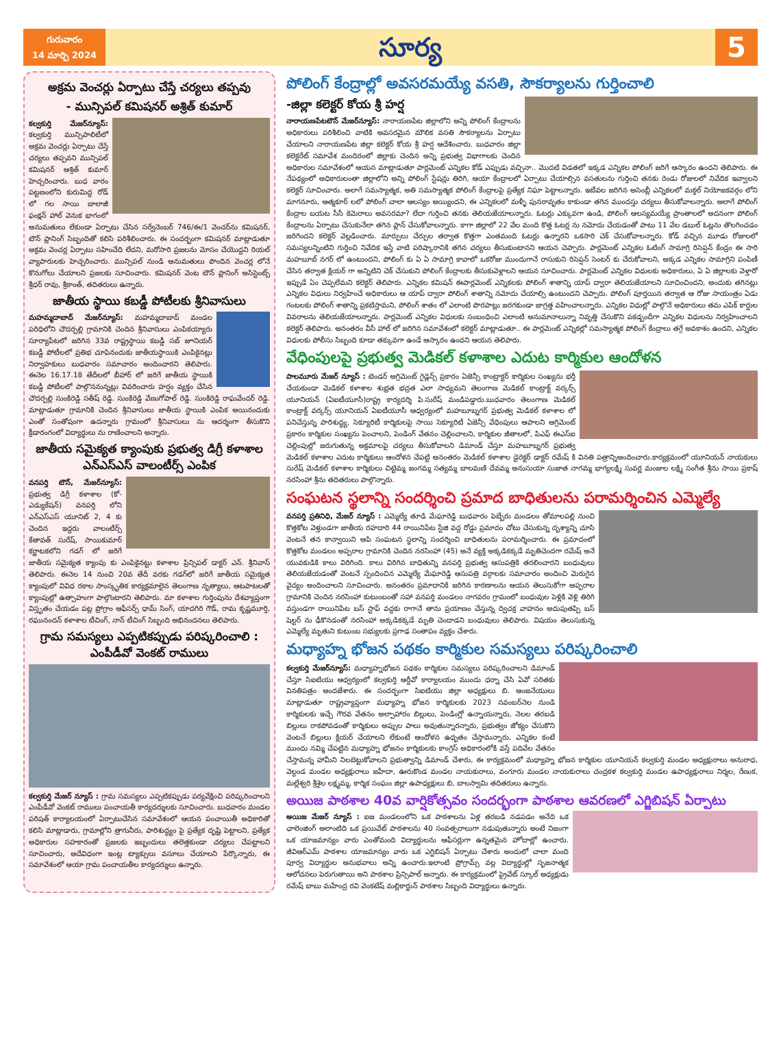గురువారం
14 మార్చి 2024
సూర్య 5
అక్రమ వెంచర్లు ఏర్పాటు చేస్తే చర్యలు తప్పవు
- మున్సిపల్ కమిషనర్ అశ్రిత్ కుమార్
కల్వకుర్తి మేజర్‌న్యూస్: కల్వకుర్తి మున్సిపాలిటీలో అక్రమ వెంచర్లు ఏర్పాటు చేస్తే చర్యలు తప్పవని మున్సిపల్ కమిషనర్ ఆశ్రిత్ కుమార్ హెచ్చరించారు. బుధ వారం పట్టణంలోని కురుమిద్ద రోడ్ లో గల సాయి బాలాజీ ఫంక్షన్ హాల్ వెనుక భాగంలో అనుమతులు లేకుండా ఏర్పాటు చేసిన సర్వేనెంబర్ 746/ఈ/1 వెంచర్‌ను కమిషనర్, టౌన్ ప్లానింగ్ సిబ్బందితో కలిసి పరిశీలించారు. ఈ సందర్భంగా కమిషనర్ మాట్లాడుతూ అక్రమ వెంచర్ల ఏర్పాటు సహించేది లేదని, మరోసారి ప్రజలను మోసం చేయొద్దని రియల్ వ్యాపారులకు హెచ్చరించారు. మున్సిపల్ నుండి అనుమతులు పొందిన వెంచర్ల లోనే కొనుగోలు చేయాలని ప్రజలకు సూచించారు. కమిషనర్ వెంట టౌన్ ప్లానింగ్ అసిస్టెంట్స్ శ్రీధర్ రావు, శ్రీకాంత్, తదితరులు ఉన్నారు.
జాతీయ స్థాయి కబడ్డీ పోటీలకు శ్రీనివాసులు
మహమ్మదాబాద్ మేజర్‌న్యూస్: మహమ్మదాబాద్ మండల పరిధిలోని చౌదర్పల్లి గ్రామానికి చెందిన శ్రీనివాసులు ఎంపికయ్యారు సూర్యాపేటలో జరిగిన 33వ రాష్ట్రస్థాయి కబడ్డీ సబ్ జూనియర్ కబడ్డీ పోటీలలో ప్రతిభ చూపినందుకు జాతీయస్థాయికి ఎంపికైనట్లు నిర్వాహకులు బుధవారం సమాచారం అందించారని తెలిపారు. ఈనెల 16.17.18 తేదీలలో బీహార్ లో జరిగే జాతీయ స్థాయికి కబడ్డీ పోటీలలో పాల్గొననున్నట్లు వివరించారు హర్షం వ్యక్తం చేసిన చౌదర్పల్లి సుంకిరెడ్డి సతీష్ రెడ్డి. సుంకిరెడ్డి వేణుగోపాల్ రెడ్డి. సుంకిరెడ్డి రాఘవేందర్ రెడ్డి. మాట్లాడుతూ గ్రామానికి చెందిన శ్రీనివాసులు జాతీయ స్థాయికి ఎంపిక అయినందుకు ఎంతో సంతోషంగా ఉదన్నారు గ్రామంలో శ్రీనివాసులు ను ఆదర్శంగా తీసుకొని క్రీడారంగంలో విద్యార్థులు ను రాణించాలని అన్నారు.
జాతీయ సమైక్యత క్యాంపుకు ప్రభుత్వ డిగ్రీ కళాశాల ఎన్ఎస్ఎస్ వాలంటీర్స్ ఎంపిక
వనపర్తి టౌన్, మేజర్‌న్యూస్: ప్రభుత్వ డిగ్రీ కళాశాల (కో-ఎడ్యుకేషన్) వనపర్తి లోని ఎన్ఎస్ఎస్ యూనిట్ 2, 4 కు చెందిన ఇద్దరు వాలంటీర్స్ కేతావత్ సురేష్, సాయికుమార్ కర్ణాటకలోని గడగ్ లో జరిగే జాతీయ సమైక్యత క్యాంపు కు ఎంపికైనట్టు కళాశాల ప్రిన్సిపల్ డాక్టర్ ఎన్. శ్రీనివాస్ తెలిపారు. ఈనెల 14 నుంచి 20వ తేదీ వరకు గడగ్‌లో జరిగే జాతీయ సమైక్యత క్యాంపులో వివిధ రకాల సాంస్కృతిక కార్యక్రమాలైన తెలంగాణ నృత్యాలు, ఆటపాటలతో క్యాంపుల్లో ఉత్సాహంగా పాల్గొంటారని తెలిపారు. మా కళాశాల గుర్తింపును దేశవ్యాప్తంగా విస్తృతం చేయడం పట్ల ప్రోగ్రాం ఆఫీసర్స్ ధామ్ సింగ్, యాదగిరి గౌడ్, రామ కృష్ణమూర్తి, రఘునందన్ కళాశాల టీచింగ్, నాన్ టీచింగ్ సిబ్బంది అభినందనలు తెలిపారు.
గ్రామ సమస్యలు ఎప్పటికప్పుడు పరిష్కరించాలి : ఎంపీడీవో వెంకట్ రాములు
కల్వకుర్తి మేజర్ న్యూస్ : గ్రామ సమస్యలు ఎప్పటికప్పుడు పర్యవేక్షించి పరిష్కరించాలని ఎంపీడీవో వెంకట్ రాములు పంచాయతీ కార్యదర్శులకు సూచించారు. బుధవారం మండల పరిషత్ కార్యాలయంలో ఏర్పాటుచేసిన సమావేశంలో ఆయన పంచాయితీ అధికారితో కలిసి మాట్లాడారు, గ్రామాల్లోని త్రాగునీరు, పారిశుద్ధ్యం పై ప్రత్యేక దృష్టి పెట్టాలని, ప్రత్యేక అధికారుల సహకారంతో ప్రజలకు ఇబ్బందులు తలెత్తకుండా చర్యలు చేపట్టాలని సూచించారు, అదేవిధంగా ఇంట్ల ట్యాక్సులు వసూలు చేయాలని పేర్కొన్నారు, ఈ సమావేశంలో ఆయా గ్రామ పంచాయతీల కార్యదర్శులు ఉన్నారు.
పోలింగ్ కేంద్రాల్లో అవసరమయ్యే వసతి, సౌకర్యాలను గుర్తించాలి
-జిల్లా కలెక్టర్ కోయ శ్రీ హర్ష
నారాయణపేటటౌన్ మేజర్‌న్యూస్: నారాయణపేట జిల్లాలోని అన్ని పోలింగ్ కేంద్రాలను అధికారులు పరిశీలించి వాటికి అవసరమైన మౌలిక వసతి సౌకర్యాలను ఏర్పాటు చేయాలని నారాయణపేట జిల్లా కలెక్టర్ కోయ శ్రీ హర్ష ఆదేశించారు. బుధవారం జిల్లా కలెక్టరేట్ సమావేశ మందిరంలో జిల్లాకు చెందిన అన్ని ప్రభుత్వ విభాగాలకు చెందిన అధికారుల సమావేశంలో ఆయన మాట్లాడుతూ పార్లమెంట్ ఎన్నికల కోడ్ ఎప్పుడు వచ్చినా.. మొదటి విడతలో ఇక్కడ ఎన్నికల పోలింగ్ జరిగే ఆస్కారం ఉందని తెలిపారు. ఈ నేపథ్యంలో అధికారులంతా జిల్లాలోని అన్ని పోలింగ్ స్టేషన్లు తిరిగి, ఆయా కేంద్రాలలో ఏర్పాటు చేయాల్సిన వసతులను గుర్తించి తనకు రెండు రోజులలో నివేదిక ఇవ్వాలని కలెక్టర్ సూచించారు. అలాగే సమస్యాత్మక, అతి సమస్యాత్మక పోలింగ్ కేంద్రాలపై ప్రత్యేక నిఘా పెట్టాలన్నారు. ఇటీవల జరిగిన అసెంబ్లీ ఎన్నికలలో మక్తల్ నియోజకవర్గం లోని మాగనూరు, ఆత్మకూర్ లలో పోలింగ్ చాలా ఆలస్యం అయ్యిందని, ఈ ఎన్నికలలో మళ్ళీ పునరావృతం కాకుండా తగిన ముందస్తు చర్యలు తీసుకోవాలన్నారు. అలాగే పోలింగ్ కేంద్రాల బయట సీసీ కెమెరాలు అవసరమా? లేదా గుర్తించి తనకు తెలియజేయాలన్నారు. ఓటర్లు ఎక్కువగా ఉండి, పోలింగ్ ఆలస్యమయ్యే ప్రాంతాలలో అదనంగా పోలింగ్ కేంద్రాలను ఏర్పాటు చేసుకునేలా తగిన ప్లాన్ చేసుకోవాలన్నారు. కాగా జిల్లాలో 22 వేల మంది కొత్త ఓటర్ల ను నమోదు చేయడంతో పాటు 11 వేల డబుల్ ఓట్లను తొలగించడం జరిగిందని కలెక్టర్ వెల్లడించారు. మార్పులు చేర్పుల తర్వాత కొత్తగా ఎంతమంది ఓటర్లు ఉన్నారని ఒకసారి చెక్ చేసుకోవాలన్నారు. కోడ్ వచ్చిన మూడు రోజులలో సమస్యలన్నింటిని గుర్తించి నివేదిక ఇస్తే వాటి పరిష్కారానికి తగిన చర్యలు తీసుకుంటానని ఆయన చెప్పారు. పార్లమెంట్ ఎన్నికల ఓటింగ్ సామాగ్రి రిసెప్షన్ కేంద్రం ఈ సారి మహబూబ్ నగర్ లో ఉంటుందని, పోలింగ్ కు ఏ ఏ సామాగ్రి కావాలో ఒకరోజు ముందుగానే రాసుకుని రిసెప్షన్ సెంటర్ కు చేరుకోవాలని, అక్కడ ఎన్నికల సామాగ్రిని పంపిణీ చేసిన తర్వాత క్లియర్ గా అన్నిటిని చెక్ చేసుకుని పోలింగ్ కేంద్రాలకు తీసుకువెళ్లాలని ఆయన సూచించారు. పార్లమెంట్ ఎన్నికల విధులకు అధికారులు, ఏ ఏ జిల్లాలకు వెళ్తారో ఇప్పుడే ఏం చెప్పలేమని కలెక్టర్ తెలిపారు. ఎన్నికల కమిషన్ ఈపార్లమెంట్ ఎన్నికలకు పోలింగ్ శాతాన్ని యాప్ ద్వారా తెలియజేయాలని సూచించిందని, అందుకు తగినట్లు ఎన్నికల విధులు నిర్వహించే అధికారులు ఆ యాప్ ద్వారా పోలింగ్ శాతాన్ని నమోదు చేయాల్సి ఉంటుందని చెప్పారు. పోలింగ్ పూర్తయిన తర్వాత ఆ రోజు సాయంత్రం ఏడు గంటలకు పోలింగ్ శాతాన్ని ప్రకటిస్తామని, పోలింగ్ శాతం లో ఎలాంటి పొరపాట్లు జరగకుండా జాగ్రత్త వహించాలన్నారు. ఎన్నికల విధుల్లో పాల్గొనే అధికారులు తమ ఎపిక్ కార్డుల వివరాలను తెలియజేయాలన్నారు. పార్లమెంట్ ఎన్నికల విధులకు సంబంధించి ఎలాంటి అనుమానాలున్నా నివృత్తి చేసుకొని పకడ్బందీగా ఎన్నికల విధులను నిర్వహించాలని కలెక్టర్ తెలిపారు. అనంతరం వీసీ హాల్ లో జరిగిన సమావేశంలో కలెక్టర్ మాట్లాడుతూ.. ఈ పార్లమెంట్ ఎన్నికల్లో సమస్యాత్మక పోలింగ్ కేంద్రాలు తగ్గే అవకాశం ఉందని, ఎన్నికల విధులకు పోలీసు సిబ్బంది కూడా తక్కువగా ఉండే ఆస్కారం ఉందని ఆయన తెలిపారు.
వేధింపులపై ప్రభుత్వ మెడికల్ కళాశాల ఎదుట కార్మికుల ఆందోళన
పాలమూరు మేజర్ న్యూస్ : టెండర్ అగ్రిమెంట్ గైడ్లెన్స్ ప్రకారం ఏజెన్సీ కాంట్రాక్టర్ కార్మికుల సంఖ్యను భర్తీ చేయకుండా మెడికల్ కళాశాల శుభ్రత భద్రత ఎలా సాధ్యమని తెలంగాణ మెడికల్ కాంట్రాక్ట్ వర్కర్స్ యూనియన్ (ఏఐటీయూసీ)రాష్ట్ర కార్యదర్శి పి.సురేష్ మండిపడ్డారు.బుధవారం తెలంగాణ మెడికల్ కాంట్రాక్ట్ వర్కర్స్ యూనియన్ ఏఐటీయూసీ ఆధ్వర్యంలో మహబూబ్నగర్ ప్రభుత్వ మెడికల్ కళాశాల లో పనిచేస్తున్న పారిశుద్ధ్య, సెక్యూరిటీ కార్మికులపై సాయి సెక్యూరిటీ ఏజెన్సీ వేధింపులు ఆపాలని అగ్రిమెంట్ ప్రకారం కార్మికుల సంఖ్యను పెంచాలని, పెండింగ్ వేతనం చెల్లించాలని, కార్మికుల జీతాలలో, పిఎఫ్ ఈఎస్ఐ చెల్లింపుల్లో జరుగుతున్న అక్రమాలపై చర్యలు తీసుకోవాలని డిమాండ్ చేస్తూ మహబూబ్నగర్ ప్రభుత్వ మెడికల్ కళాశాల ఎదుట కార్మికులు ఆందోళన చేపట్టి అనంతరం మెడికల్ కళాశాల డైరెక్టర్ డాక్టర్ రమేష్ కి వినతి పత్రాన్నిఅందించారు.కార్యక్రమంలో యూనియన్ నాయకులు సురేష్ మెడికల్ కళాశాల కార్మికులు చిట్టెమ్మ జంగమ్మ సత్యమ్మ బాలమణి దేవమ్మ అనుసుయా సుజాత నాగమ్మ భాగ్యలక్ష్మి సువర్ణ మంజుల లక్ష్మి సంగీత శ్రీను సాయి ప్రకాష్ నరసింహా శ్రీను తదితరులు పాల్గొన్నారు.
సంఘటన స్థలాన్ని సందర్శించి ప్రమాద బాధితులను పరామర్శించిన ఎమ్మెల్యే
వనపర్తి ప్రతినిధి, మేజర్ న్యూస్ : ఎమ్మెల్యే తూడి మేఘారెడ్డి బుధవారం పెబ్బేరు మండలం తోమాలపల్లి నుంచి కొత్తకోట వెళ్తుండగా జాతీయ రహదారి 44 రాయినిపేట స్టేజి వద్ద రోడ్డు ప్రమాదం చోటు చేసుకున్న దృశ్యాన్ని చూసి వెంటనే తన కాన్వాయిని ఆపి సంఘటన స్థలాన్ని సందర్శించి బాధితులను పరామర్శించారు. ఈ ప్రమాదంలో కొత్తకోట మండలం అప్పరాల గ్రామానికి చెందిన నరసింహా (45) అనే వ్యక్తి అక్కడికక్కడే మృతిచెందగా రమేష్ అనే యువకుడికి కాలు విరిగింది. కాలు విరిగిన బాధితున్ని వనపర్తి ప్రభుత్వ ఆసుపత్రికి తరలించారని బంధువులు తెలియజేయడంతో వెంటనే స్పందించిన ఎమ్మెల్యే మేఘారెడ్డి ఆసుపత్రి వర్గాలకు సమాచారం అందించి మెరుగైన వైద్యం అందించాలని సూచించారు. అనంతరం ప్రమాదానికి జరిగిన కారణాలను ఆయన తెలుసుకోగా అప్పరాల గ్రామానికి చెందిన నరసింహా కుటుంబంతో సహా వనపర్తి మండలం నాగవరం గ్రామంలో బంధువుల పెళ్లికి వెళ్లి తిరిగి వస్తుండగా రాయినిపేట బస్ స్టాప్ వద్దకు రాగానే తాను ప్రయాణం చేస్తున్న ద్విచక్ర వాహనం అదుపుతప్పి బస్ షెల్టర్ ను ఢీకొనడంతో నరసింహా అక్కడికక్కడే మృతి చెందాడని బంధువులు తెలిపారు. విషయం తెలుసుకున్న ఎమ్మెల్యే మృతుని కుటుంబ సభ్యులకు ప్రగాఢ సంతాపం వ్యక్తం చేశారు.
మధ్యాహ్న భోజన పథకం కార్మికుల సమస్యలు పరిష్కరించాలి
కల్వకుర్తి మేజర్‌న్యూస్: మధ్యాహ్నభోజన పథకం కార్మికుల సమస్యలు పరిష్కరించాలని డిమాండ్ చేస్తూ సిఐటియు ఆధ్వర్యంలో కల్వకుర్తి ఆర్డీవో కార్యాలయం ముందు ధర్నా చేసి ఏవో సరితకు వినతిపత్రం అందజేశారు. ఈ సందర్భంగా సిఐటియు జిల్లా అధ్యక్షులు బి. ఆంజనేయులు మాట్లాడుతూ రాష్ట్రవ్యాప్తంగా మధ్యాహ్న భోజన కార్మికులకు 2023 నవంబర్‌నెల నుండి కార్మికులకు ఇచ్చే గౌరవ వేతనం అల్పాహారం బిల్లులు, పెండింగ్లో ఉన్నాయన్నారు, నెలల తరబడి బిల్లులు రాకపోవడంతో కార్మికులు అప్పుల పాలు అవుతున్నారన్నారు, ప్రభుత్వం జోక్యం చేసుకొని వెంటనే బిల్లులు క్లియర్ చేయాలని లేకుంటే ఆందోళన ఉధృతం చేస్తామన్నారు, ఎన్నికల కంటే ముందు నమ్మి చేపట్టిన మధ్యాహ్న భోజనం కార్మికులకు కాంగ్రెస్ అధికారంలోకి వస్తే పదివేల వేతనం చేస్తామన్న హామీని నిలబెట్టుకోవాలని ప్రభుత్వాన్ని డిమాండ్ చేశారు, ఈ కార్యక్రమంలో మధ్యాహ్న భోజన కార్మికుల యూనియన్ కల్వకుర్తి మండల అధ్యక్షురాలు అనురాధ, వెల్దండ మండల అధ్యక్షురాలు జహీదా, ఊరుకొండ మండల నాయకురాలు, వంగూరు మండల నాయకురాలు చంద్రకళ కల్వకుర్తి మండల ఉపాధ్యక్షురాలు నిర్మల, రేణుక, మల్లేశ్వరి శ్రీశైల లక్ష్మమ్మ, కార్మిక సంఘం జిల్లా ఉపాధ్యక్షులు బి, బాలస్వామి తదితరులు ఉన్నారు.
అయిజ పాఠశాల 40వ వార్షికోత్సవం సందర్భంగా పాఠశాల ఆవరణలో ఎగ్జిబిషన్ ఏర్పాటు
అయిజ మేజర్ న్యూస్ : ఐజ మండలంలోని ఒక పాఠశాలను ఏళ్ల తరబడి నడపడం అనేది ఒక ఛాలెంజింగ్ అలాంటిది ఒక ప్రయివేట్ పాఠశాలను 40 సంవత్సరాలుగా నడుపుతున్నారు అంటే నిజంగా ఒక యాజమాన్యం వారు ఎంతోమంది విద్యార్థులను ఆఫీసర్లుగా ఉన్నతమైన హోదాల్లో ఉంచారు. జీవిఆర్ఎమ్ పాఠశాల యాజమాన్యం వారు ఒక ఎగ్జిబిషన్ ఏర్పాటు చేశారు అందులో చాలా మంది పూర్వ విద్యార్థుల అనుభవాలు అన్ని ఉంచారు.ఇలాంటి ప్రోగ్రామ్స్ వల్ల విద్యార్థుల్లో సృజనాత్మక ఆలోచనలు పెరుగుతాయి అని పాఠశాల ప్రిన్సిపాల్ అన్నారు. ఈ కార్యక్రమంలో ప్రైవేట్ స్కూల్ అధ్యక్షుడు రమేష్ బాబు మహేంద్ర రవి వెంకటేష్ మల్లికార్జున్ పాఠశాల సిబ్బంది విద్యార్థులు ఉన్నారు.